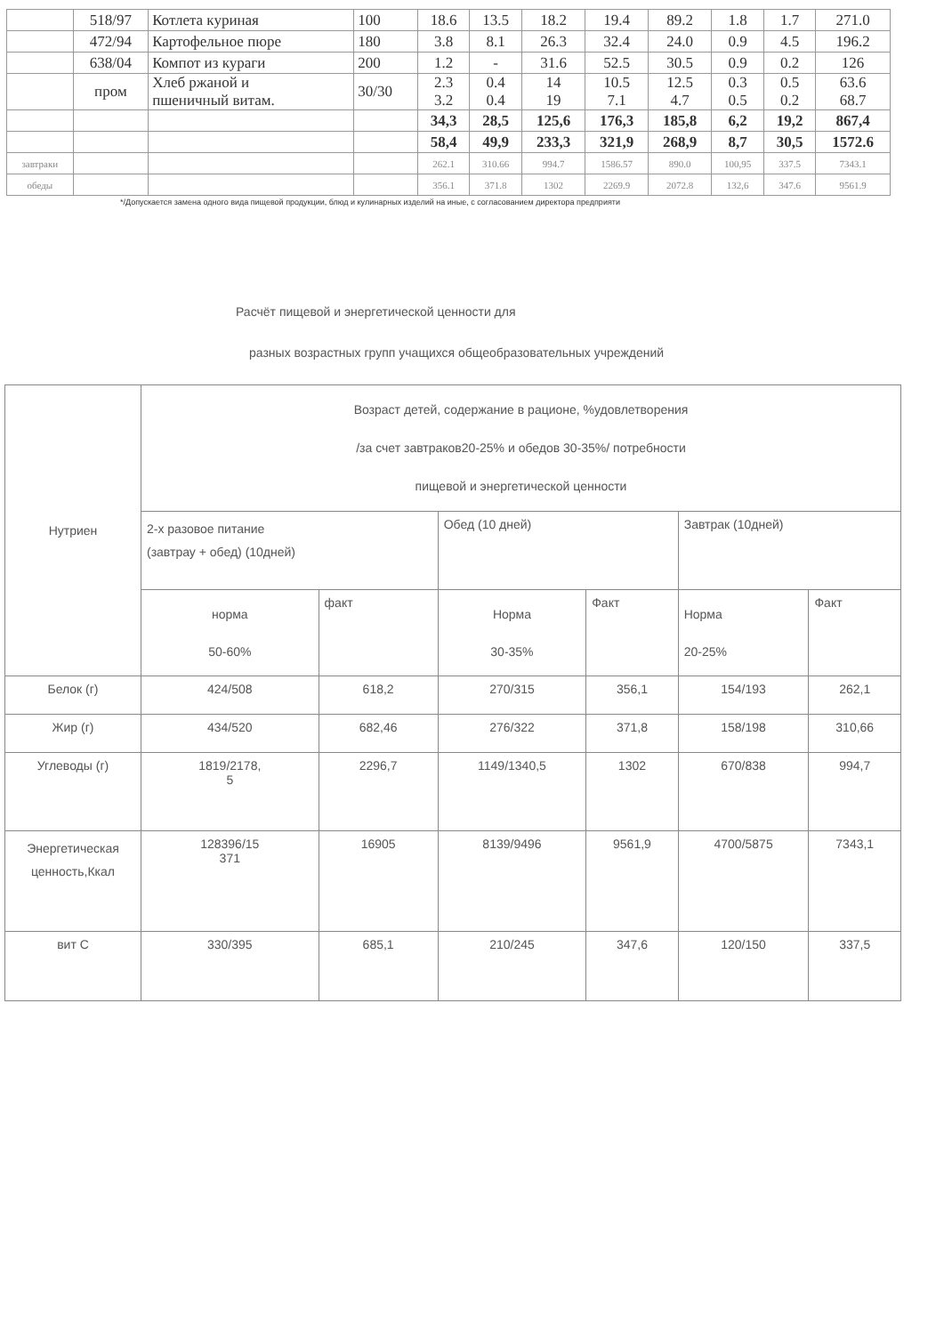| | 518/97 | Котлета куриная | 100 | 18.6 | 13.5 | 18.2 | 19.4 | 89.2 | 1.8 | 1.7 | 271.0 |
| | 472/94 | Картофельное пюре | 180 | 3.8 | 8.1 | 26.3 | 32.4 | 24.0 | 0.9 | 4.5 | 196.2 |
| | 638/04 | Компот из кураги | 200 | 1.2 | - | 31.6 | 52.5 | 30.5 | 0.9 | 0.2 | 126 |
| | пром | Хлеб ржаной и пшеничный витам. | 30/30 | 2.3 3.2 | 0.4 0.4 | 14 19 | 10.5 7.1 | 12.5 4.7 | 0.3 0.5 | 0.5 0.2 | 63.6 68.7 |
| | | | | 34,3 | 28,5 | 125,6 | 176,3 | 185,8 | 6,2 | 19,2 | 867,4 |
| | | | | 58,4 | 49,9 | 233,3 | 321,9 | 268,9 | 8,7 | 30,5 | 1572.6 |
| завтраки | | | | 262.1 | 310.66 | 994.7 | 1586.57 | 890.0 | 100,95 | 337.5 | 7343.1 |
| обеды | | | | 356.1 | 371.8 | 1302 | 2269.9 | 2072.8 | 132,6 | 347.6 | 9561.9 |
*/Допускается замена одного вида пищевой продукции, блюд и кулинарных изделий на иные, с согласованием директора предприяти
Расчёт пищевой и энергетической ценности для
разных возрастных групп учащихся общеобразовательных учреждений
| Нутриен | Возраст детей, содержание в рационе, %удовлетворения /за счет завтраков20-25% и обедов 30-35%/ потребности пищевой и энергетической ценности | | | | | |
| | 2-х разовое питание (завтрау + обед) (10дней) | | Обед (10 дней) | | Завтрак (10дней) | |
| | норма 50-60% | факт | Норма 30-35% | Факт | Норма 20-25% | Факт |
| Белок (г) | 424/508 | 618,2 | 270/315 | 356,1 | 154/193 | 262,1 |
| Жир (г) | 434/520 | 682,46 | 276/322 | 371,8 | 158/198 | 310,66 |
| Углеводы (г) | 1819/2178, 5 | 2296,7 | 1149/1340,5 | 1302 | 670/838 | 994,7 |
| Энергетическая ценность,Ккал | 128396/15 371 | 16905 | 8139/9496 | 9561,9 | 4700/5875 | 7343,1 |
| вит С | 330/395 | 685,1 | 210/245 | 347,6 | 120/150 | 337,5 |